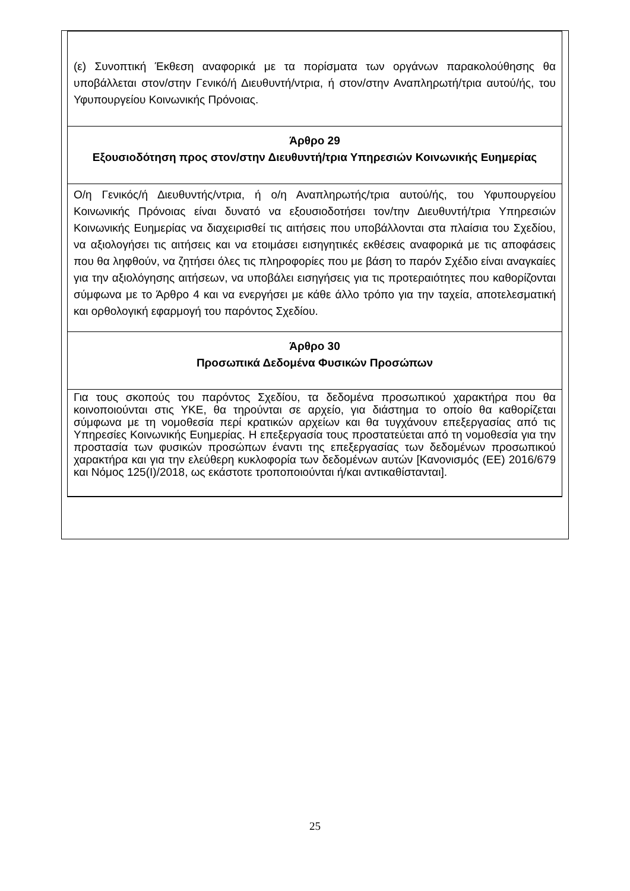(ε) Συνοπτική Έκθεση αναφορικά με τα πορίσματα των οργάνων παρακολούθησης θα υποβάλλεται στον/στην Γενικό/ή Διευθυντή/ντρια, ή στον/στην Αναπληρωτή/τρια αυτού/ής, του Υφυπουργείου Κοινωνικής Πρόνοιας.
Άρθρο 29
Εξουσιοδότηση προς στον/στην Διευθυντή/τρια Υπηρεσιών Κοινωνικής Ευημερίας
Ο/η Γενικός/ή Διευθυντής/ντρια, ή ο/η Αναπληρωτής/τρια αυτού/ής, του Υφυπουργείου Κοινωνικής Πρόνοιας είναι δυνατό να εξουσιοδοτήσει τον/την Διευθυντή/τρια Υπηρεσιών Κοινωνικής Ευημερίας να διαχειρισθεί τις αιτήσεις που υποβάλλονται στα πλαίσια του Σχεδίου, να αξιολογήσει τις αιτήσεις και να ετοιμάσει εισηγητικές εκθέσεις αναφορικά με τις αποφάσεις που θα ληφθούν, να ζητήσει όλες τις πληροφορίες που με βάση το παρόν Σχέδιο είναι αναγκαίες για την αξιολόγησης αιτήσεων, να υποβάλει εισηγήσεις για τις προτεραιότητες που καθορίζονται σύμφωνα με το Άρθρο 4 και να ενεργήσει με κάθε άλλο τρόπο για την ταχεία, αποτελεσματική και ορθολογική εφαρμογή του παρόντος Σχεδίου.
Άρθρο 30
Προσωπικά Δεδομένα Φυσικών Προσώπων
Για τους σκοπούς του παρόντος Σχεδίου, τα δεδομένα προσωπικού χαρακτήρα που θα κοινοποιούνται στις ΥΚΕ, θα τηρούνται σε αρχείο, για διάστημα το οποίο θα καθορίζεται σύμφωνα με τη νομοθεσία περί κρατικών αρχείων και θα τυγχάνουν επεξεργασίας από τις Υπηρεσίες Κοινωνικής Ευημερίας. Η επεξεργασία τους προστατεύεται από τη νομοθεσία για την προστασία των φυσικών προσώπων έναντι της επεξεργασίας των δεδομένων προσωπικού χαρακτήρα και για την ελεύθερη κυκλοφορία των δεδομένων αυτών [Κανονισμός (ΕΕ) 2016/679 και Νόμος 125(Ι)/2018, ως εκάστοτε τροποποιούνται ή/και αντικαθίστανται].
25